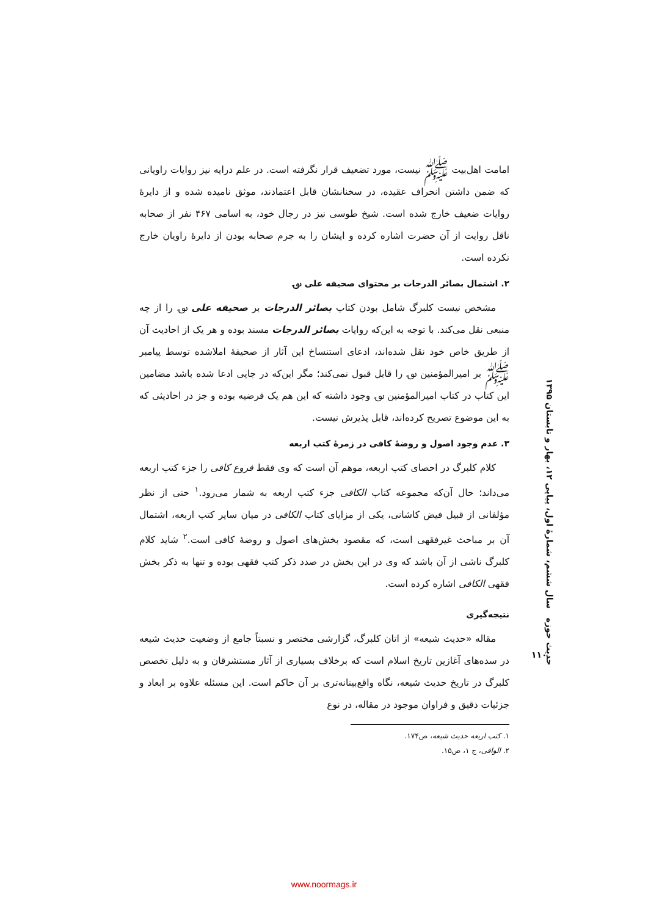امامت اهل‌بیت ﷺ نیست، مورد تضعیف قرار نگرفته است. در علم درایه نیز روایات راویانی که ضمن داشتن انحراف عقیده، در سخنانشان قابل اعتمادند، موثق نامیده شده و از دایرهٔ روایات ضعیف خارج شده است. شیخ طوسی نیز در رجال خود، به اسامی ۴۶۷ نفر از صحابه ناقل روایت از آن حضرت اشاره کرده و ایشان را به جرم صحابه بودن از دایرهٔ راویان خارج نکرده است.
۲. اشتمال بصائر الدرجات بر محتوای صحیفه علی ؈
مشخص نیست کلبرگ شامل بودن کتاب بصائر الدرجات بر صحیفه علی ؈ را از چه منبعی نقل می‌کند. با توجه به این‌که روایات بصائر الدرجات مسند بوده و هر یک از احادیث آن از طریق خاص خود نقل شده‌اند، ادعای استنساخ این آثار از صحیفهٔ املاشده توسط پیامبر ﷺ بر امیرالمؤمنین ؈ را قابل قبول نمی‌کند؛ مگر این‌که در جایی ادعا شده باشد مضامین این کتاب در کتاب امیرالمؤمنین ؈ وجود داشته که این هم یک فرضیه بوده و جز در احادیثی که به این موضوع تصریح کرده‌اند، قابل پذیرش نیست.
۳. عدم وجود اصول و روضهٔ کافی در زمرهٔ کتب اربعه
کلام کلبرگ در احصای کتب اربعه، موهم آن است که وی فقط فروع کافی را جزء کتب اربعه می‌داند؛ حال آن‌که مجموعه کتاب الکافی جزء کتب اربعه به شمار می‌رود.<sup>۱</sup> حتی از نظر مؤلفانی از قبیل فیض کاشانی، یکی از مزایای کتاب الکافی در میان سایر کتب اربعه، اشتمال آن بر مباحث غیرفقهی است، که مقصود بخش‌های اصول و روضهٔ کافی است.<sup>۲</sup> شاید کلام کلبرگ ناشی از آن باشد که وی در این بخش در صدد ذکر کتب فقهی بوده و تنها به ذکر بخش فقهی الکافی اشاره کرده است.
نتیجه‌گیری
مقاله «حدیث شیعه» از اتان کلبرگ، گزارشی مختصر و نسبتاً جامع از وضعیت حدیث شیعه در سده‌های آغازین تاریخ اسلام است که برخلاف بسیاری از آثار مستشرقان و به دلیل تخصص کلبرگ در تاریخ حدیث شیعه، نگاه واقع‌بینانه‌تری بر آن حاکم است. این مسئله علاوه بر ابعاد و جزئیات دقیق و فراوان موجود در مقاله، در نوع
۱. کتب اربعه حدیث شیعه، ص۱۷۴.
۲. الوافی، ج ۱، ص۱۵.
حدیث حوزه سال ششم، شمارهٔ اول، پیاپی ۱۲، بهار و تابستان ۱۳۹۵
۱۱۰
www.noormags.ir